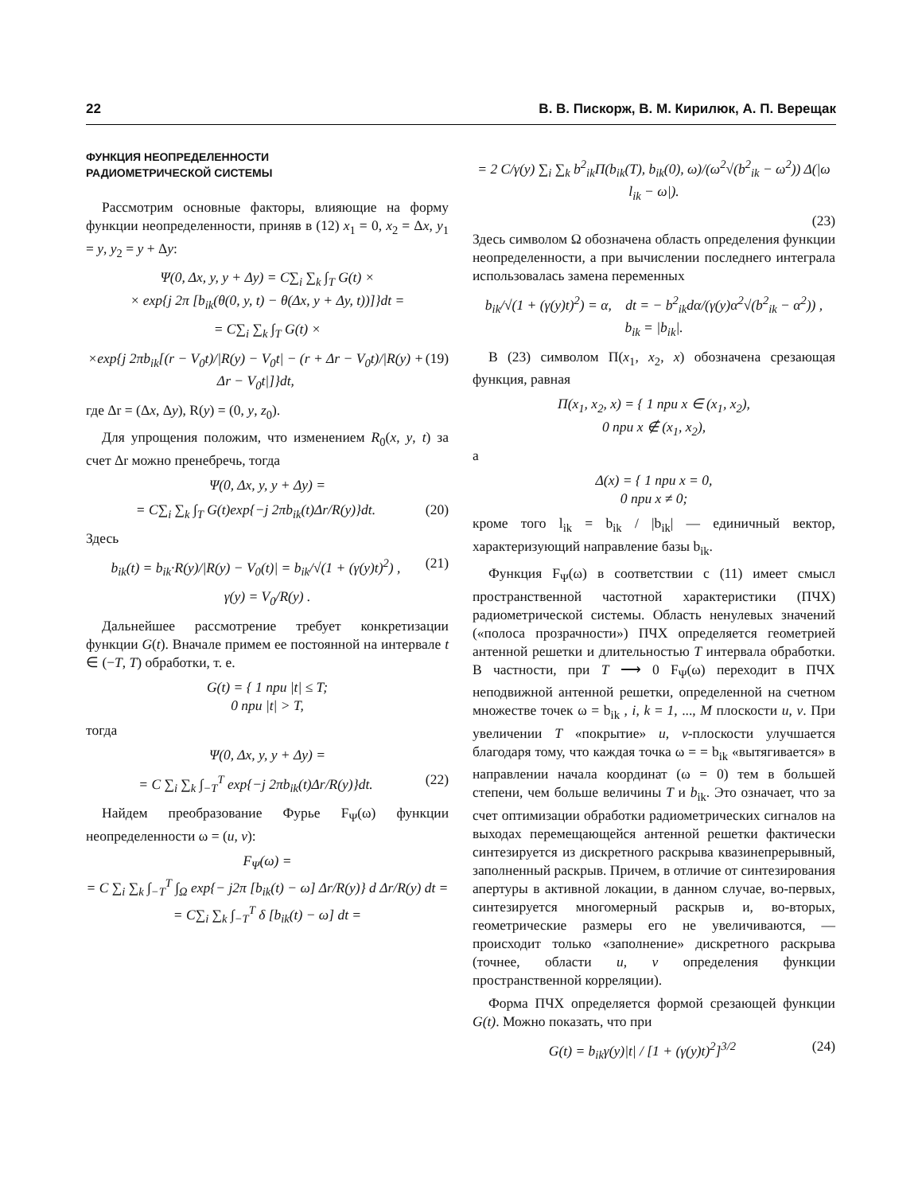22 В. В. Пискорж, В. М. Кирилюк, А. П. Верещак
ФУНКЦИЯ НЕОПРЕДЕЛЕННОСТИ
РАДИОМЕТРИЧЕСКОЙ СИСТЕМЫ
Рассмотрим основные факторы, влияющие на форму функции неопределенности, приняв в (12) x<sub>1</sub> = 0, x<sub>2</sub> = Δx, y<sub>1</sub> = y, y<sub>2</sub> = y + Δy:
Ψ(0, Δx, y, y + Δy) = C∑<sub>i</sub> ∑<sub>k</sub> ∫<sub>T</sub> G(t) ×
× exp{j 2π [b<sub>ik</sub>(θ(0, y, t) − θ(Δx, y + Δy, t))]}dt =
= C∑<sub>i</sub> ∑<sub>k</sub> ∫<sub>T</sub> G(t) ×
×exp{j 2πb<sub>ik</sub>[(r − V<sub>0</sub>t)/|R(y) − V<sub>0</sub>t| − (r + Δr − V<sub>0</sub>t)/|R(y) + Δr − V<sub>0</sub>t|]}dt, (19)
где Δr = (Δx, Δy), R(y) = (0, y, z<sub>0</sub>).
Для упрощения положим, что изменением R<sub>0</sub>(x, y, t) за счет Δr можно пренебречь, тогда
Ψ(0, Δx, y, y + Δy) =
= C∑<sub>i</sub> ∑<sub>k</sub> ∫<sub>T</sub> G(t)exp{−j 2πb<sub>ik</sub>(t)Δr/R(y)}dt. (20)
Здесь
b<sub>ik</sub>(t) = b<sub>ik</sub>·R(y)/|R(y) − V<sub>0</sub>(t)| = b<sub>ik</sub>/√(1 + (γ(y)t)<sup>2</sup>) , (21)
γ(y) = V<sub>0</sub>/R(y) .
Дальнейшее рассмотрение требует конкретизации функции G(t). Вначале примем ее постоянной на интервале t ∈ (−T, T) обработки, т. е.
G(t) = { 1 при |t| ≤ T;
0 при |t| > T,
тогда
Ψ(0, Δx, y, y + Δy) =
= C ∑<sub>i</sub> ∑<sub>k</sub> ∫<sub>−T</sub><sup>T</sup> exp{−j 2πb<sub>ik</sub>(t)Δr/R(y)}dt. (22)
Найдем преобразование Фурье F<sub>Ψ</sub>(ω) функции неопределенности ω = (u, v):
F<sub>Ψ</sub>(ω) =
= C ∑<sub>i</sub> ∑<sub>k</sub> ∫<sub>−T</sub><sup>T</sup> ∫<sub>Ω</sub> exp{− j2π [b<sub>ik</sub>(t) − ω] Δr/R(y)} d Δr/R(y) dt =
= C∑<sub>i</sub> ∑<sub>k</sub> ∫<sub>−T</sub><sup>T</sup> δ [b<sub>ik</sub>(t) − ω] dt =
= 2 C/γ(y) ∑<sub>i</sub> ∑<sub>k</sub> b<sup>2</sup><sub>ik</sub>Π(b<sub>ik</sub>(T), b<sub>ik</sub>(0), ω)/(ω<sup>2</sup>√(b<sup>2</sup><sub>ik</sub> − ω<sup>2</sup>)) Δ(|ω l<sub>ik</sub> − ω|).
(23)
Здесь символом Ω обозначена область определения функции неопределенности, а при вычислении последнего интеграла использовалась замена переменных
b<sub>ik</sub>/√(1 + (γ(y)t)<sup>2</sup>) = α, dt = − b<sup>2</sup><sub>ik</sub>dα/(γ(y)α<sup>2</sup>√(b<sup>2</sup><sub>ik</sub> − α<sup>2</sup>)) ,
b<sub>ik</sub> = |b<sub>ik</sub>|.
В (23) символом Π(x<sub>1</sub>, x<sub>2</sub>, x) обозначена срезающая функция, равная
Π(x<sub>1</sub>, x<sub>2</sub>, x) = { 1 при x ∈ (x<sub>1</sub>, x<sub>2</sub>),
0 при x ∉ (x<sub>1</sub>, x<sub>2</sub>),
а
Δ(x) = { 1 при x = 0,
0 при x ≠ 0;
кроме того l<sub>ik</sub> = b<sub>ik</sub> / |b<sub>ik</sub>| — единичный вектор, характеризующий направление базы b<sub>ik</sub>.
Функция F<sub>Ψ</sub>(ω) в соответствии с (11) имеет смысл пространственной частотной характеристики (ПЧХ) радиометрической системы. Область ненулевых значений («полоса прозрачности») ПЧХ определяется геометрией антенной решетки и длительностью T интервала обработки. В частности, при T ⟶ 0 F<sub>Ψ</sub>(ω) переходит в ПЧХ неподвижной антенной решетки, определенной на счетном множестве точек ω = b<sub>ik</sub> , i, k = 1, ..., M плоскости u, v. При увеличении T «покрытие» u, v-плоскости улучшается благодаря тому, что каждая точка ω = = b<sub>ik</sub> «вытягивается» в направлении начала координат (ω = 0) тем в большей степени, чем больше величины T и b<sub>ik</sub>. Это означает, что за счет оптимизации обработки радиометрических сигналов на выходах перемещающейся антенной решетки фактически синтезируется из дискретного раскрыва квазинепрерывный, заполненный раскрыв. Причем, в отличие от синтезирования апертуры в активной локации, в данном случае, во-первых, синтезируется многомерный раскрыв и, во-вторых, геометрические размеры его не увеличиваются, — происходит только «заполнение» дискретного раскрыва (точнее, области u, v определения функции пространственной корреляции).
Форма ПЧХ определяется формой срезающей функции G(t). Можно показать, что при
G(t) = b<sub>ik</sub>γ(y)|t| / [1 + (γ(y)t)<sup>2</sup>]<sup>3/2</sup> (24)